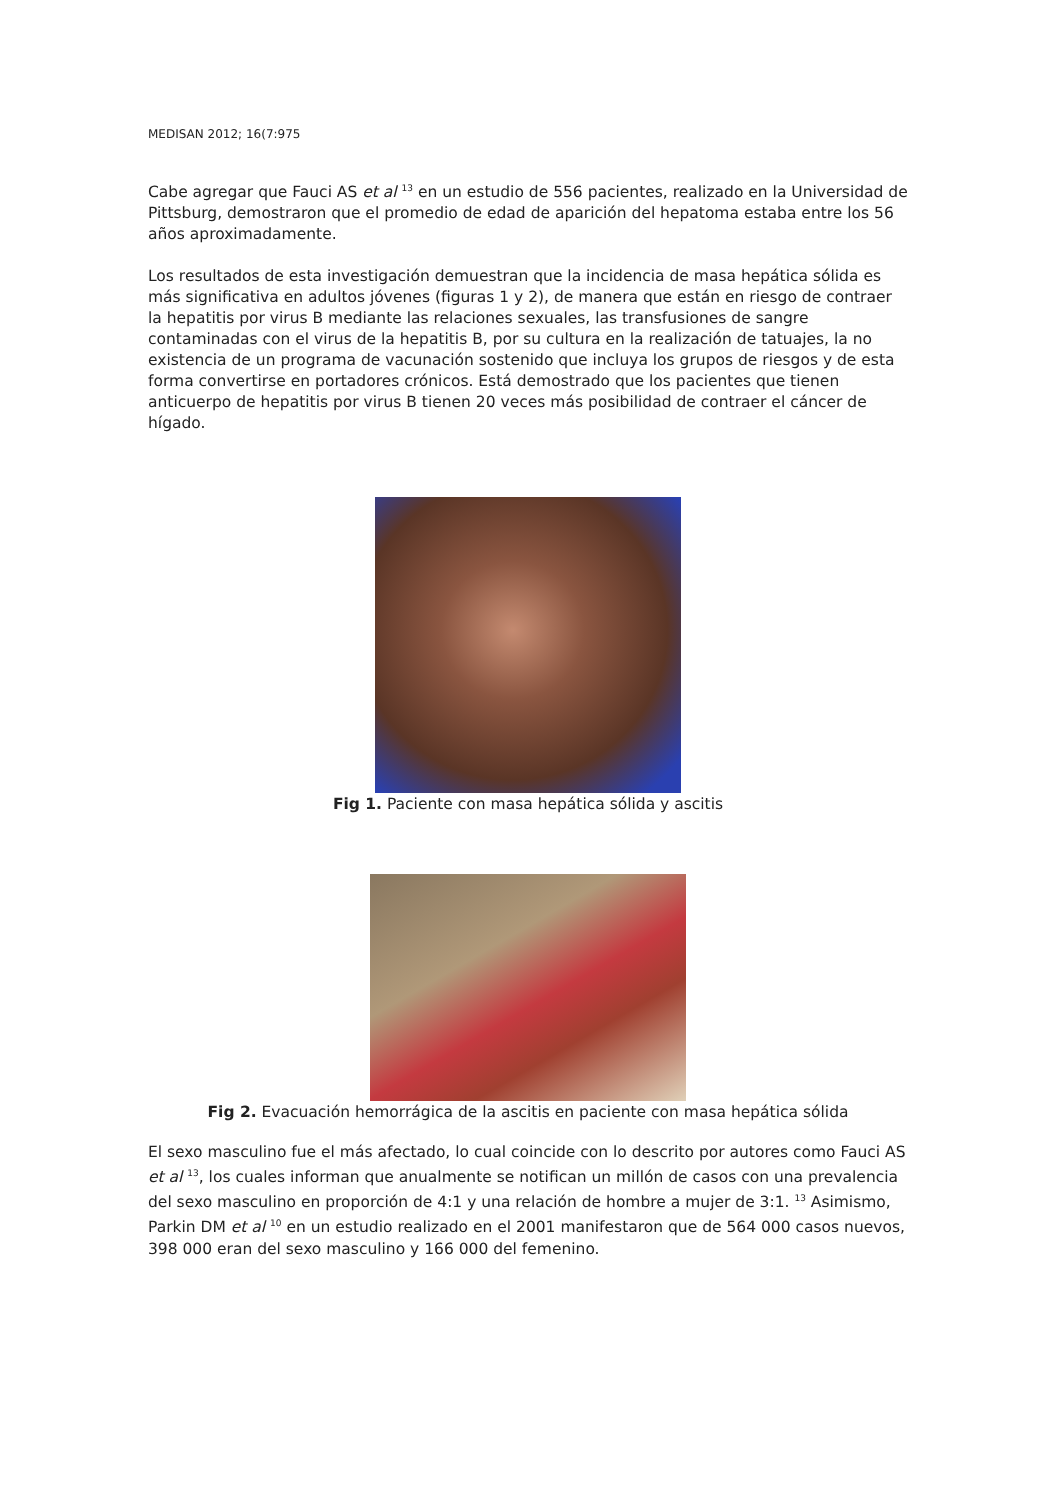MEDISAN 2012; 16(7:975
Cabe agregar que Fauci AS et al <sup>13</sup> en un estudio de 556 pacientes, realizado en la Universidad de Pittsburg, demostraron que el promedio de edad de aparición del hepatoma estaba entre los 56 años aproximadamente.
Los resultados de esta investigación demuestran que la incidencia de masa hepática sólida es más significativa en adultos jóvenes (figuras 1 y 2), de manera que están en riesgo de contraer la hepatitis por virus B mediante las relaciones sexuales, las transfusiones de sangre contaminadas con el virus de la hepatitis B, por su cultura en la realización de tatuajes, la no existencia de un programa de vacunación sostenido que incluya los grupos de riesgos y de esta forma convertirse en portadores crónicos. Está demostrado que los pacientes que tienen anticuerpo de hepatitis por virus B tienen 20 veces más posibilidad de contraer el cáncer de hígado.
Fig 1. Paciente con masa hepática sólida y ascitis
Fig 2. Evacuación hemorrágica de la ascitis en paciente con masa hepática sólida
El sexo masculino fue el más afectado, lo cual coincide con lo descrito por autores como Fauci AS et al <sup>13</sup>, los cuales informan que anualmente se notifican un millón de casos con una prevalencia del sexo masculino en proporción de 4:1 y una relación de hombre a mujer de 3:1. <sup>13</sup> Asimismo, Parkin DM et al <sup>10</sup> en un estudio realizado en el 2001 manifestaron que de 564 000 casos nuevos, 398 000 eran del sexo masculino y 166 000 del femenino.